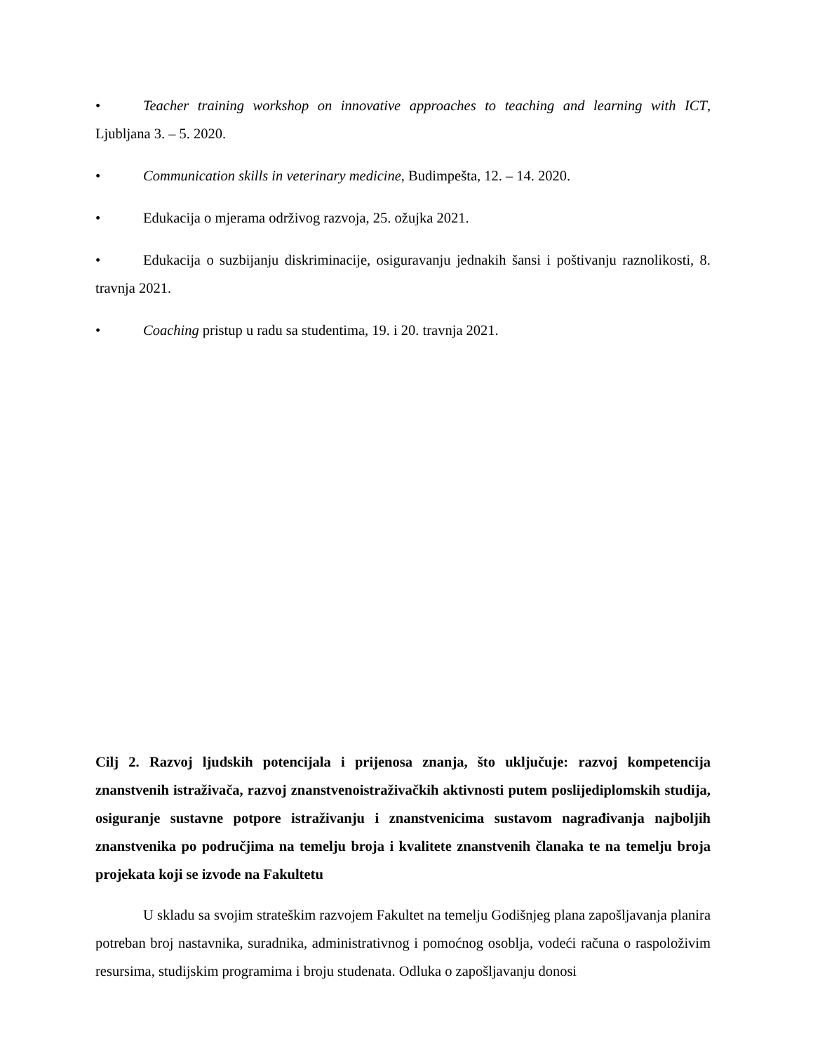• Teacher training workshop on innovative approaches to teaching and learning with ICT, Ljubljana 3. – 5. 2020.
• Communication skills in veterinary medicine, Budimpešta, 12. – 14. 2020.
• Edukacija o mjerama održivog razvoja, 25. ožujka 2021.
• Edukacija o suzbijanju diskriminacije, osiguravanju jednakih šansi i poštivanju raznolikosti, 8. travnja 2021.
• Coaching pristup u radu sa studentima, 19. i 20. travnja 2021.
Cilj 2. Razvoj ljudskih potencijala i prijenosa znanja, što uključuje: razvoj kompetencija znanstvenih istraživača, razvoj znanstvenoistraživačkih aktivnosti putem poslijediplomskih studija, osiguranje sustavne potpore istraživanju i znanstvenicima sustavom nagrađivanja najboljih znanstvenika po područjima na temelju broja i kvalitete znanstvenih članaka te na temelju broja projekata koji se izvode na Fakultetu
U skladu sa svojim strateškim razvojem Fakultet na temelju Godišnjeg plana zapošljavanja planira potreban broj nastavnika, suradnika, administrativnog i pomoćnog osoblja, vodeći računa o raspoloživim resursima, studijskim programima i broju studenata. Odluka o zapošljavanju donosi